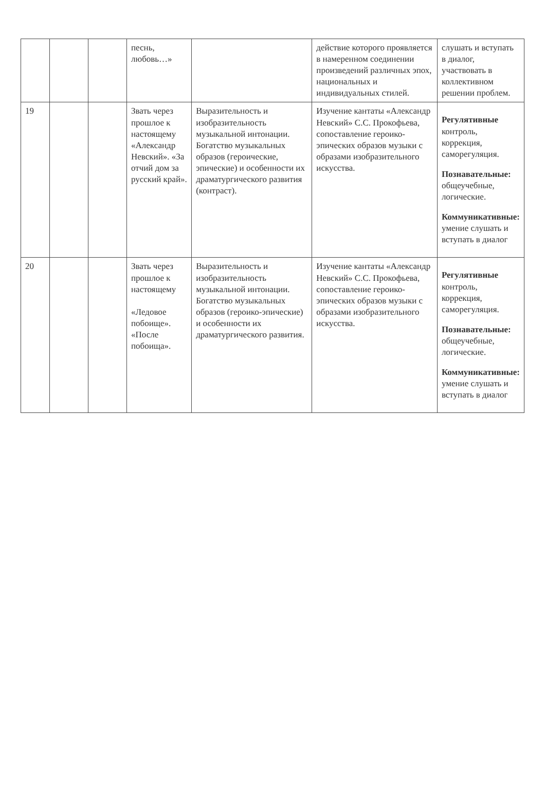| | | | песнь, любовь…» | | действие которого проявляется в намеренном соединении произведений различных эпох, национальных и индивидуальных стилей. | слушать и вступать в диалог, участвовать в коллективном решении проблем. |
| 19 | | | Звать через прошлое к настоящему «Александр Невский». «За отчий дом за русский край». | Выразительность и изобразительность музыкальной интонации. Богатство музыкальных образов (героические, эпические) и особенности их драматургического развития (контраст). | Изучение кантаты «Александр Невский» С.С. Прокофьева, сопоставление героико-эпических образов музыки с образами изобразительного искусства. | Регулятивные контроль, коррекция, саморегуляция. Познавательные: общеучебные, логические. Коммуникативные: умение слушать и вступать в диалог |
| 20 | | | Звать через прошлое к настоящему «Ледовое побоище». «После побоища». | Выразительность и изобразительность музыкальной интонации. Богатство музыкальных образов (героико-эпические) и особенности их драматургического развития. | Изучение кантаты «Александр Невский» С.С. Прокофьева, сопоставление героико-эпических образов музыки с образами изобразительного искусства. | Регулятивные контроль, коррекция, саморегуляция. Познавательные: общеучебные, логические. Коммуникативные: умение слушать и вступать в диалог |